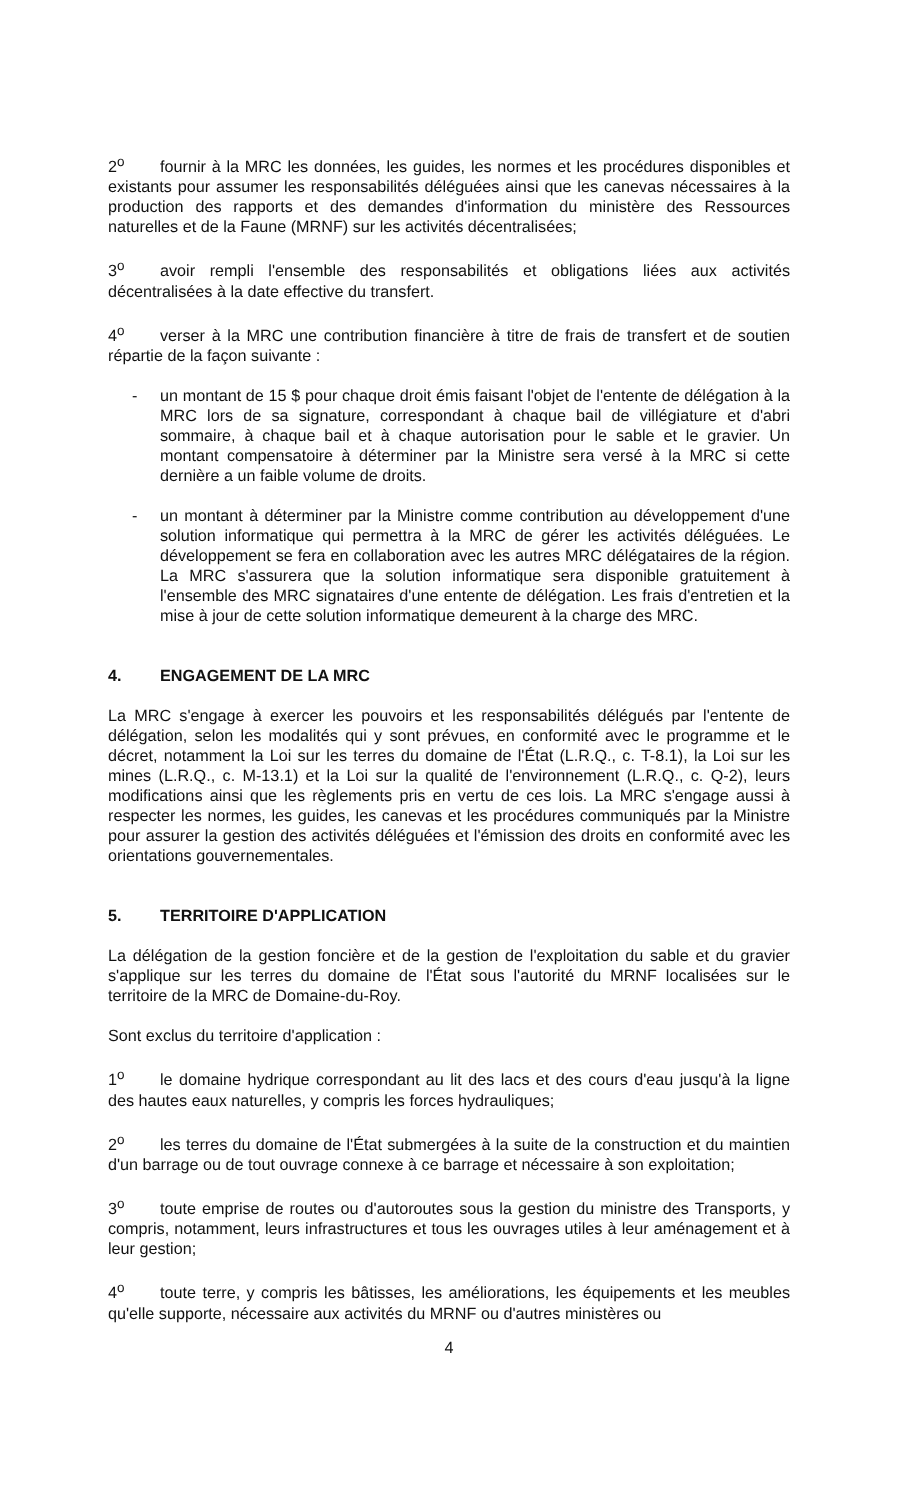2<sup>o</sup> fournir à la MRC les données, les guides, les normes et les procédures disponibles et existants pour assumer les responsabilités déléguées ainsi que les canevas nécessaires à la production des rapports et des demandes d'information du ministère des Ressources naturelles et de la Faune (MRNF) sur les activités décentralisées;
3<sup>o</sup> avoir rempli l'ensemble des responsabilités et obligations liées aux activités décentralisées à la date effective du transfert.
4<sup>o</sup> verser à la MRC une contribution financière à titre de frais de transfert et de soutien répartie de la façon suivante :
- un montant de 15 $ pour chaque droit émis faisant l'objet de l'entente de délégation à la MRC lors de sa signature, correspondant à chaque bail de villégiature et d'abri sommaire, à chaque bail et à chaque autorisation pour le sable et le gravier. Un montant compensatoire à déterminer par la Ministre sera versé à la MRC si cette dernière a un faible volume de droits.
- un montant à déterminer par la Ministre comme contribution au développement d'une solution informatique qui permettra à la MRC de gérer les activités déléguées. Le développement se fera en collaboration avec les autres MRC délégataires de la région. La MRC s'assurera que la solution informatique sera disponible gratuitement à l'ensemble des MRC signataires d'une entente de délégation. Les frais d'entretien et la mise à jour de cette solution informatique demeurent à la charge des MRC.
4. ENGAGEMENT DE LA MRC
La MRC s'engage à exercer les pouvoirs et les responsabilités délégués par l'entente de délégation, selon les modalités qui y sont prévues, en conformité avec le programme et le décret, notamment la Loi sur les terres du domaine de l'État (L.R.Q., c. T-8.1), la Loi sur les mines (L.R.Q., c. M-13.1) et la Loi sur la qualité de l'environnement (L.R.Q., c. Q-2), leurs modifications ainsi que les règlements pris en vertu de ces lois. La MRC s'engage aussi à respecter les normes, les guides, les canevas et les procédures communiqués par la Ministre pour assurer la gestion des activités déléguées et l'émission des droits en conformité avec les orientations gouvernementales.
5. TERRITOIRE D'APPLICATION
La délégation de la gestion foncière et de la gestion de l'exploitation du sable et du gravier s'applique sur les terres du domaine de l'État sous l'autorité du MRNF localisées sur le territoire de la MRC de Domaine-du-Roy.
Sont exclus du territoire d'application :
1<sup>o</sup> le domaine hydrique correspondant au lit des lacs et des cours d'eau jusqu'à la ligne des hautes eaux naturelles, y compris les forces hydrauliques;
2<sup>o</sup> les terres du domaine de l'État submergées à la suite de la construction et du maintien d'un barrage ou de tout ouvrage connexe à ce barrage et nécessaire à son exploitation;
3<sup>o</sup> toute emprise de routes ou d'autoroutes sous la gestion du ministre des Transports, y compris, notamment, leurs infrastructures et tous les ouvrages utiles à leur aménagement et à leur gestion;
4<sup>o</sup> toute terre, y compris les bâtisses, les améliorations, les équipements et les meubles qu'elle supporte, nécessaire aux activités du MRNF ou d'autres ministères ou
4